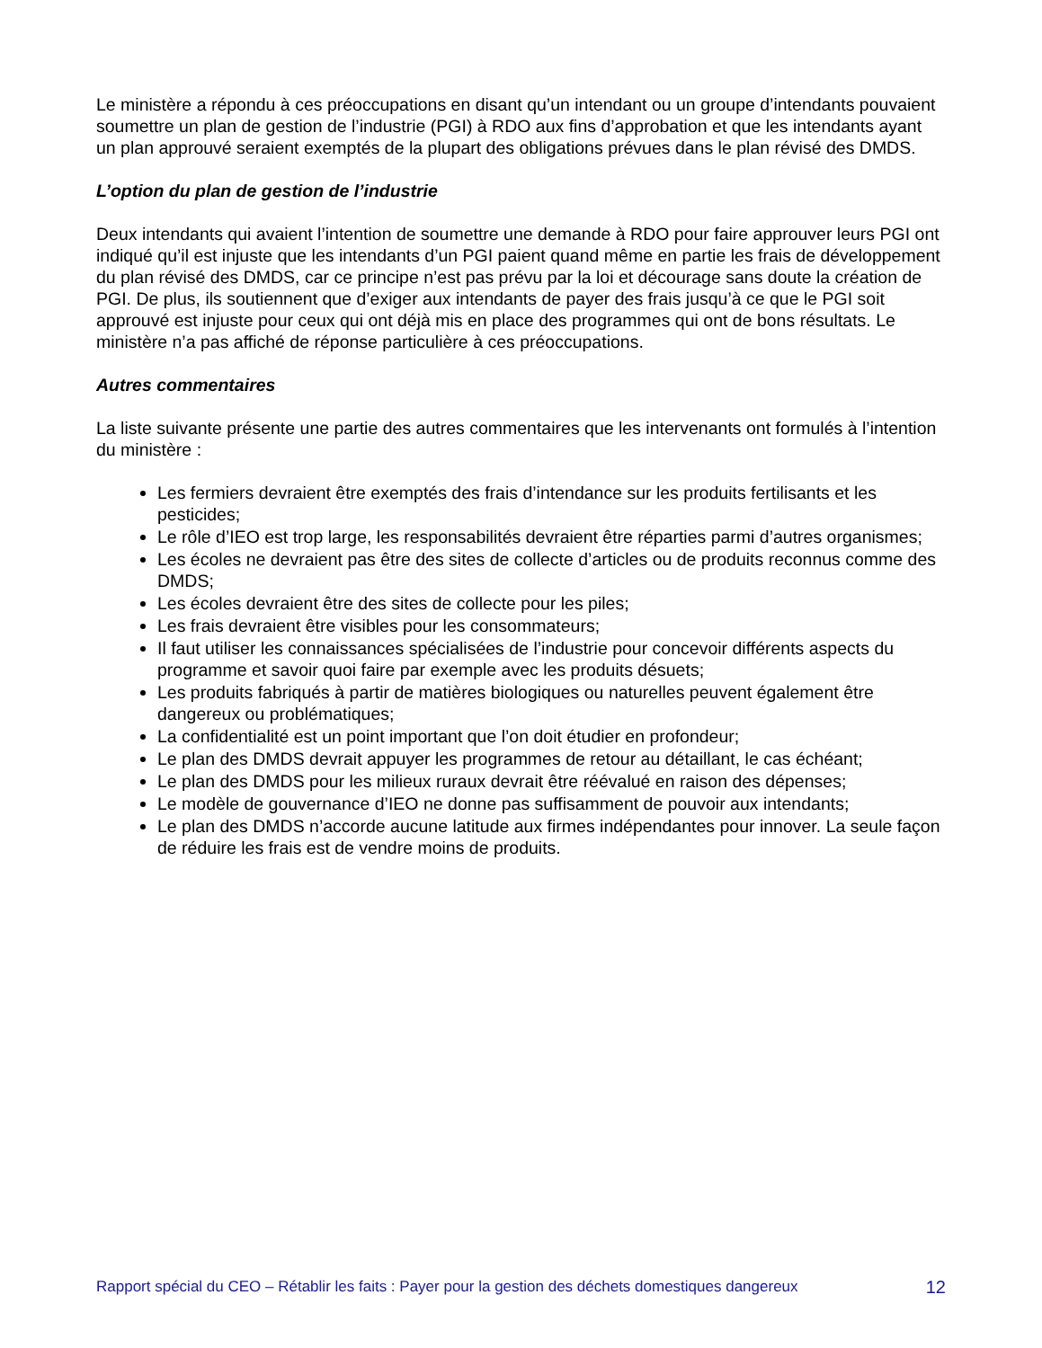Le ministère a répondu à ces préoccupations en disant qu’un intendant ou un groupe d’intendants pouvaient soumettre un plan de gestion de l’industrie (PGI) à RDO aux fins d’approbation et que les intendants ayant un plan approuvé seraient exemptés de la plupart des obligations prévues dans le plan révisé des DMDS.
L’option du plan de gestion de l’industrie
Deux intendants qui avaient l’intention de soumettre une demande à RDO pour faire approuver leurs PGI ont indiqué qu’il est injuste que les intendants d’un PGI paient quand même en partie les frais de développement du plan révisé des DMDS, car ce principe n’est pas prévu par la loi et décourage sans doute la création de PGI. De plus, ils soutiennent que d’exiger aux intendants de payer des frais jusqu’à ce que le PGI soit approuvé est injuste pour ceux qui ont déjà mis en place des programmes qui ont de bons résultats. Le ministère n’a pas affiché de réponse particulière à ces préoccupations.
Autres commentaires
La liste suivante présente une partie des autres commentaires que les intervenants ont formulés à l’intention du ministère :
Les fermiers devraient être exemptés des frais d’intendance sur les produits fertilisants et les pesticides;
Le rôle d’IEO est trop large, les responsabilités devraient être réparties parmi d’autres organismes;
Les écoles ne devraient pas être des sites de collecte d’articles ou de produits reconnus comme des DMDS;
Les écoles devraient être des sites de collecte pour les piles;
Les frais devraient être visibles pour les consommateurs;
Il faut utiliser les connaissances spécialisées de l’industrie pour concevoir différents aspects du programme et savoir quoi faire par exemple avec les produits désuets;
Les produits fabriqués à partir de matières biologiques ou naturelles peuvent également être dangereux ou problématiques;
La confidentialité est un point important que l’on doit étudier en profondeur;
Le plan des DMDS devrait appuyer les programmes de retour au détaillant, le cas échéant;
Le plan des DMDS pour les milieux ruraux devrait être réévalué en raison des dépenses;
Le modèle de gouvernance d’IEO ne donne pas suffisamment de pouvoir aux intendants;
Le plan des DMDS n’accorde aucune latitude aux firmes indépendantes pour innover. La seule façon de réduire les frais est de vendre moins de produits.
Rapport spécial du CEO – Rétablir les faits : Payer pour la gestion des déchets domestiques dangereux 12